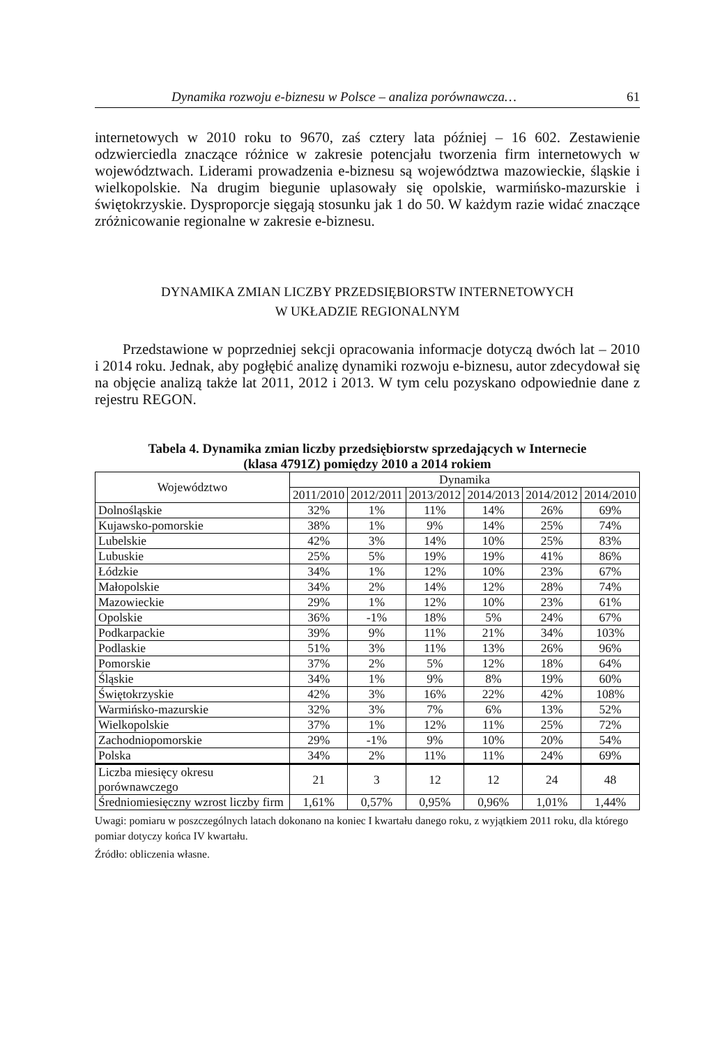Dynamika rozwoju e-biznesu w Polsce – analiza porównawcza… 61
internetowych w 2010 roku to 9670, zaś cztery lata później – 16 602. Zestawienie odzwierciedla znaczące różnice w zakresie potencjału tworzenia firm internetowych w województwach. Liderami prowadzenia e-biznesu są województwa mazowieckie, śląskie i wielkopolskie. Na drugim biegunie uplasowały się opolskie, warmińsko-mazurskie i świętokrzyskie. Dysproporcje sięgają stosunku jak 1 do 50. W każdym razie widać znaczące zróżnicowanie regionalne w zakresie e-biznesu.
DYNAMIKA ZMIAN LICZBY PRZEDSIĘBIORSTW INTERNETOWYCH
W UKŁADZIE REGIONALNYM
Przedstawione w poprzedniej sekcji opracowania informacje dotyczą dwóch lat – 2010 i 2014 roku. Jednak, aby pogłębić analizę dynamiki rozwoju e-biznesu, autor zdecydował się na objęcie analizą także lat 2011, 2012 i 2013. W tym celu pozyskano odpowiednie dane z rejestru REGON.
Tabela 4. Dynamika zmian liczby przedsiębiorstw sprzedających w Internecie
(klasa 4791Z) pomiędzy 2010 a 2014 rokiem
| Województwo | Dynamika | | | | | |
| --- | --- | --- | --- | --- | --- | --- |
| | 2011/2010 | 2012/2011 | 2013/2012 | 2014/2013 | 2014/2012 | 2014/2010 |
| Dolnośląskie | 32% | 1% | 11% | 14% | 26% | 69% |
| Kujawsko-pomorskie | 38% | 1% | 9% | 14% | 25% | 74% |
| Lubelskie | 42% | 3% | 14% | 10% | 25% | 83% |
| Lubuskie | 25% | 5% | 19% | 19% | 41% | 86% |
| Łódzkie | 34% | 1% | 12% | 10% | 23% | 67% |
| Małopolskie | 34% | 2% | 14% | 12% | 28% | 74% |
| Mazowieckie | 29% | 1% | 12% | 10% | 23% | 61% |
| Opolskie | 36% | -1% | 18% | 5% | 24% | 67% |
| Podkarpackie | 39% | 9% | 11% | 21% | 34% | 103% |
| Podlaskie | 51% | 3% | 11% | 13% | 26% | 96% |
| Pomorskie | 37% | 2% | 5% | 12% | 18% | 64% |
| Śląskie | 34% | 1% | 9% | 8% | 19% | 60% |
| Świętokrzyskie | 42% | 3% | 16% | 22% | 42% | 108% |
| Warmińsko-mazurskie | 32% | 3% | 7% | 6% | 13% | 52% |
| Wielkopolskie | 37% | 1% | 12% | 11% | 25% | 72% |
| Zachodniopomorskie | 29% | -1% | 9% | 10% | 20% | 54% |
| Polska | 34% | 2% | 11% | 11% | 24% | 69% |
| Liczba miesięcy okresu porównawczego | 21 | 3 | 12 | 12 | 24 | 48 |
| Średniomiesięczny wzrost liczby firm | 1,61% | 0,57% | 0,95% | 0,96% | 1,01% | 1,44% |
Uwagi: pomiaru w poszczególnych latach dokonano na koniec I kwartału danego roku, z wyjątkiem 2011 roku, dla którego pomiar dotyczy końca IV kwartału.
Źródło: obliczenia własne.